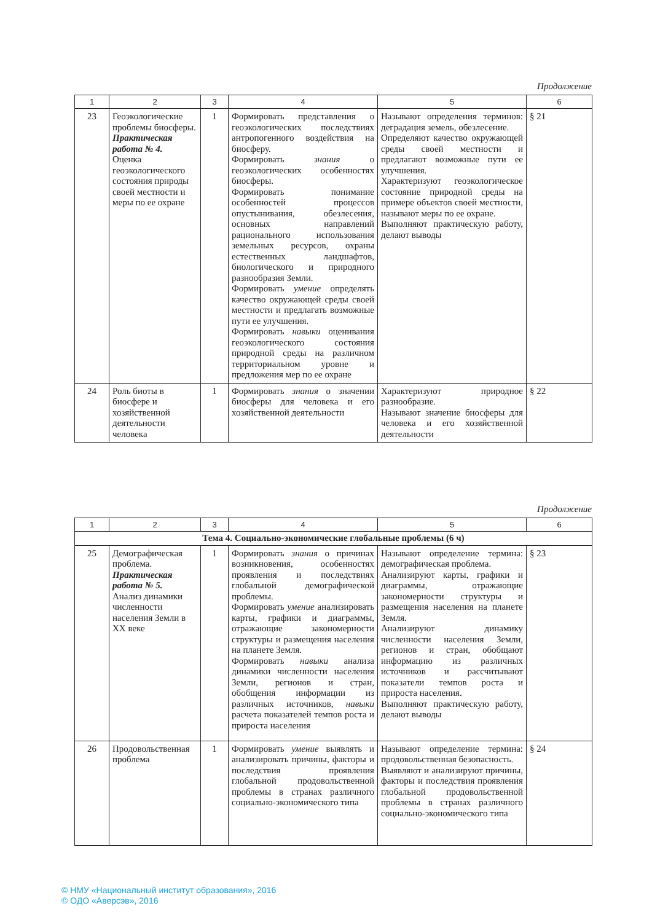Продолжение
| 1 | 2 | 3 | 4 | 5 | 6 |
| --- | --- | --- | --- | --- | --- |
| 23 | Геоэкологические проблемы биосферы. Практическая работа № 4. Оценка геоэкологического состояния природы своей местности и меры по ее охране | 1 | Формировать представления о геоэкологических последствиях антропогенного воздействия на биосферу. Формировать знания о геоэкологических особенностях биосферы. Формировать понимание особенностей процессов опустынивания, обезлесения, основных направлений рационального использования земельных ресурсов, охраны естественных ландшафтов, биологического и природного разнообразия Земли. Формировать умение определять качество окружающей среды своей местности и предлагать возможные пути ее улучшения. Формировать навыки оценивания геоэкологического состояния природной среды на различном территориальном уровне и предложения мер по ее охране | Называют определения терминов: деградация земель, обезлесение. Определяют качество окружающей среды своей местности и предлагают возможные пути ее улучшения. Характеризуют геоэкологическое состояние природной среды на примере объектов своей местности, называют меры по ее охране. Выполняют практическую работу, делают выводы | § 21 |
| 24 | Роль биоты в биосфере и хозяйственной деятельности человека | 1 | Формировать знания о значении биосферы для человека и его хозяйственной деятельности | Характеризуют природное разнообразие. Называют значение биосферы для человека и его хозяйственной деятельности | § 22 |
Продолжение
| 1 | 2 | 3 | 4 | 5 | 6 |
| --- | --- | --- | --- | --- | --- |
| Тема 4. Социально-экономические глобальные проблемы (6 ч) | | | | | |
| 25 | Демографическая проблема. Практическая работа № 5. Анализ динамики численности населения Земли в XX веке | 1 | Формировать знания о причинах возникновения, особенностях проявления и последствиях глобальной демографической проблемы. Формировать умение анализировать карты, графики и диаграммы, отражающие закономерности структуры и размещения населения на планете Земля. Формировать навыки анализа динамики численности населения Земли, регионов и стран, обобщения информации из различных источников, навыки расчета показателей темпов роста и прироста населения | Называют определение термина: демографическая проблема. Анализируют карты, графики и диаграммы, отражающие закономерности структуры и размещения населения на планете Земля. Анализируют динамику численности населения Земли, регионов и стран, обобщают информацию из различных источников и рассчитывают показатели темпов роста и прироста населения. Выполняют практическую работу, делают выводы | § 23 |
| 26 | Продовольственная проблема | 1 | Формировать умение выявлять и анализировать причины, факторы и последствия проявления глобальной продовольственной проблемы в странах различного социально-экономического типа | Называют определение термина: продовольственная безопасность. Выявляют и анализируют причины, факторы и последствия проявления глобальной продовольственной проблемы в странах различного социально-экономического типа | § 24 |
© НМУ «Национальный институт образования», 2016
© ОДО «Аверсэв», 2016